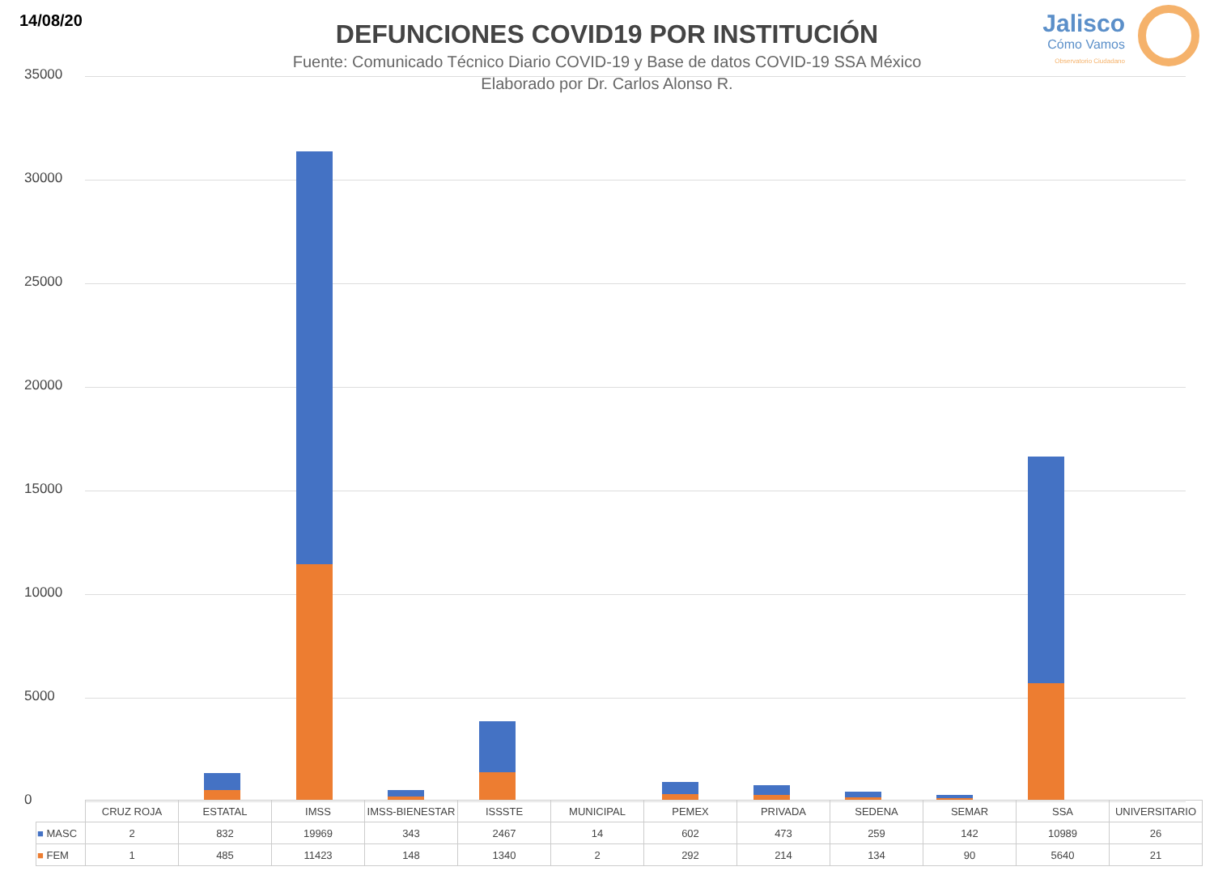14/08/20
DEFUNCIONES COVID19 POR INSTITUCIÓN
Fuente: Comunicado Técnico Diario COVID-19 y Base de datos COVID-19 SSA México
Elaborado por Dr. Carlos Alonso R.
Jalisco
Cómo Vamos
Observatorio Ciudadano
35000
30000
25000
20000
15000
10000
5000
0
| | CRUZ ROJA | ESTATAL | IMSS | IMSS-BIENESTAR | ISSSTE | MUNICIPAL | PEMEX | PRIVADA | SEDENA | SEMAR | SSA | UNIVERSITARIO |
| --- | --- | --- | --- | --- | --- | --- | --- | --- | --- | --- | --- | --- |
| ■ MASC | 2 | 832 | 19969 | 343 | 2467 | 14 | 602 | 473 | 259 | 142 | 10989 | 26 |
| ■ FEM | 1 | 485 | 11423 | 148 | 1340 | 2 | 292 | 214 | 134 | 90 | 5640 | 21 |